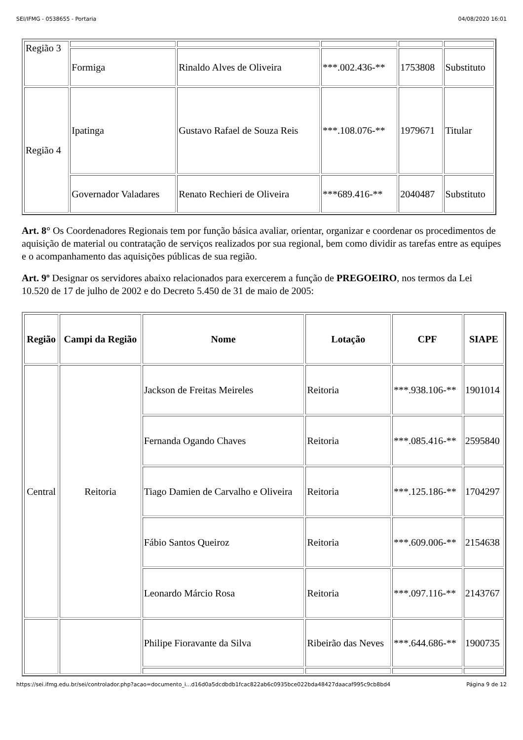SEI/IFMG - 0538655 - Portaria 04/08/2020 16:01
| Região 3 | | | | | |
| | Formiga | Rinaldo Alves de Oliveira | ***.002.436-** | 1753808 | Substituto |
| Região 4 | Ipatinga | Gustavo Rafael de Souza Reis | ***.108.076-** | 1979671 | Titular |
| | Governador Valadares | Renato Rechieri de Oliveira | ***689.416-** | 2040487 | Substituto |
Art. 8° Os Coordenadores Regionais tem por função básica avaliar, orientar, organizar e coordenar os procedimentos de aquisição de material ou contratação de serviços realizados por sua regional, bem como dividir as tarefas entre as equipes e o acompanhamento das aquisições públicas de sua região.
Art. 9º Designar os servidores abaixo relacionados para exercerem a função de PREGOEIRO, nos termos da Lei 10.520 de 17 de julho de 2002 e do Decreto 5.450 de 31 de maio de 2005:
| Região | Campi da Região | Nome | Lotação | CPF | SIAPE |
| --- | --- | --- | --- | --- | --- |
| Central | Reitoria | Jackson de Freitas Meireles | Reitoria | ***.938.106-** | 1901014 |
| | | Fernanda Ogando Chaves | Reitoria | ***.085.416-** | 2595840 |
| | | Tiago Damien de Carvalho e Oliveira | Reitoria | ***.125.186-** | 1704297 |
| | | Fábio Santos Queiroz | Reitoria | ***.609.006-** | 2154638 |
| | | Leonardo Márcio Rosa | Reitoria | ***.097.116-** | 2143767 |
| | | Philipe Fioravante da Silva | Ribeirão das Neves | ***.644.686-** | 1900735 |
https://sei.ifmg.edu.br/sei/controlador.php?acao=documento_i...d16d0a5dcdbdb1fcac822ab6c0935bce022bda48427daacaf995c9cb8bd4 Página 9 de 12